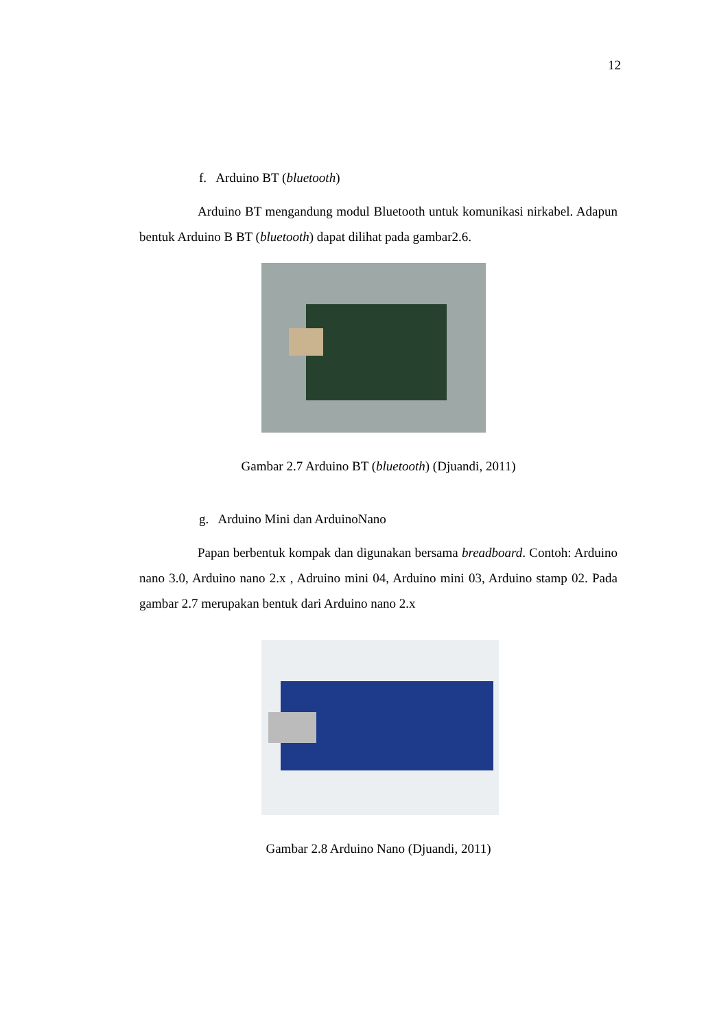12
f. Arduino BT (bluetooth)
Arduino BT mengandung modul Bluetooth untuk komunikasi nirkabel. Adapun bentuk Arduino B BT (bluetooth) dapat dilihat pada gambar2.6.
Gambar 2.7 Arduino BT (bluetooth) (Djuandi, 2011)
g. Arduino Mini dan ArduinoNano
Papan berbentuk kompak dan digunakan bersama breadboard. Contoh: Arduino nano 3.0, Arduino nano 2.x , Adruino mini 04, Arduino mini 03, Arduino stamp 02. Pada gambar 2.7 merupakan bentuk dari Arduino nano 2.x
Gambar 2.8 Arduino Nano (Djuandi, 2011)